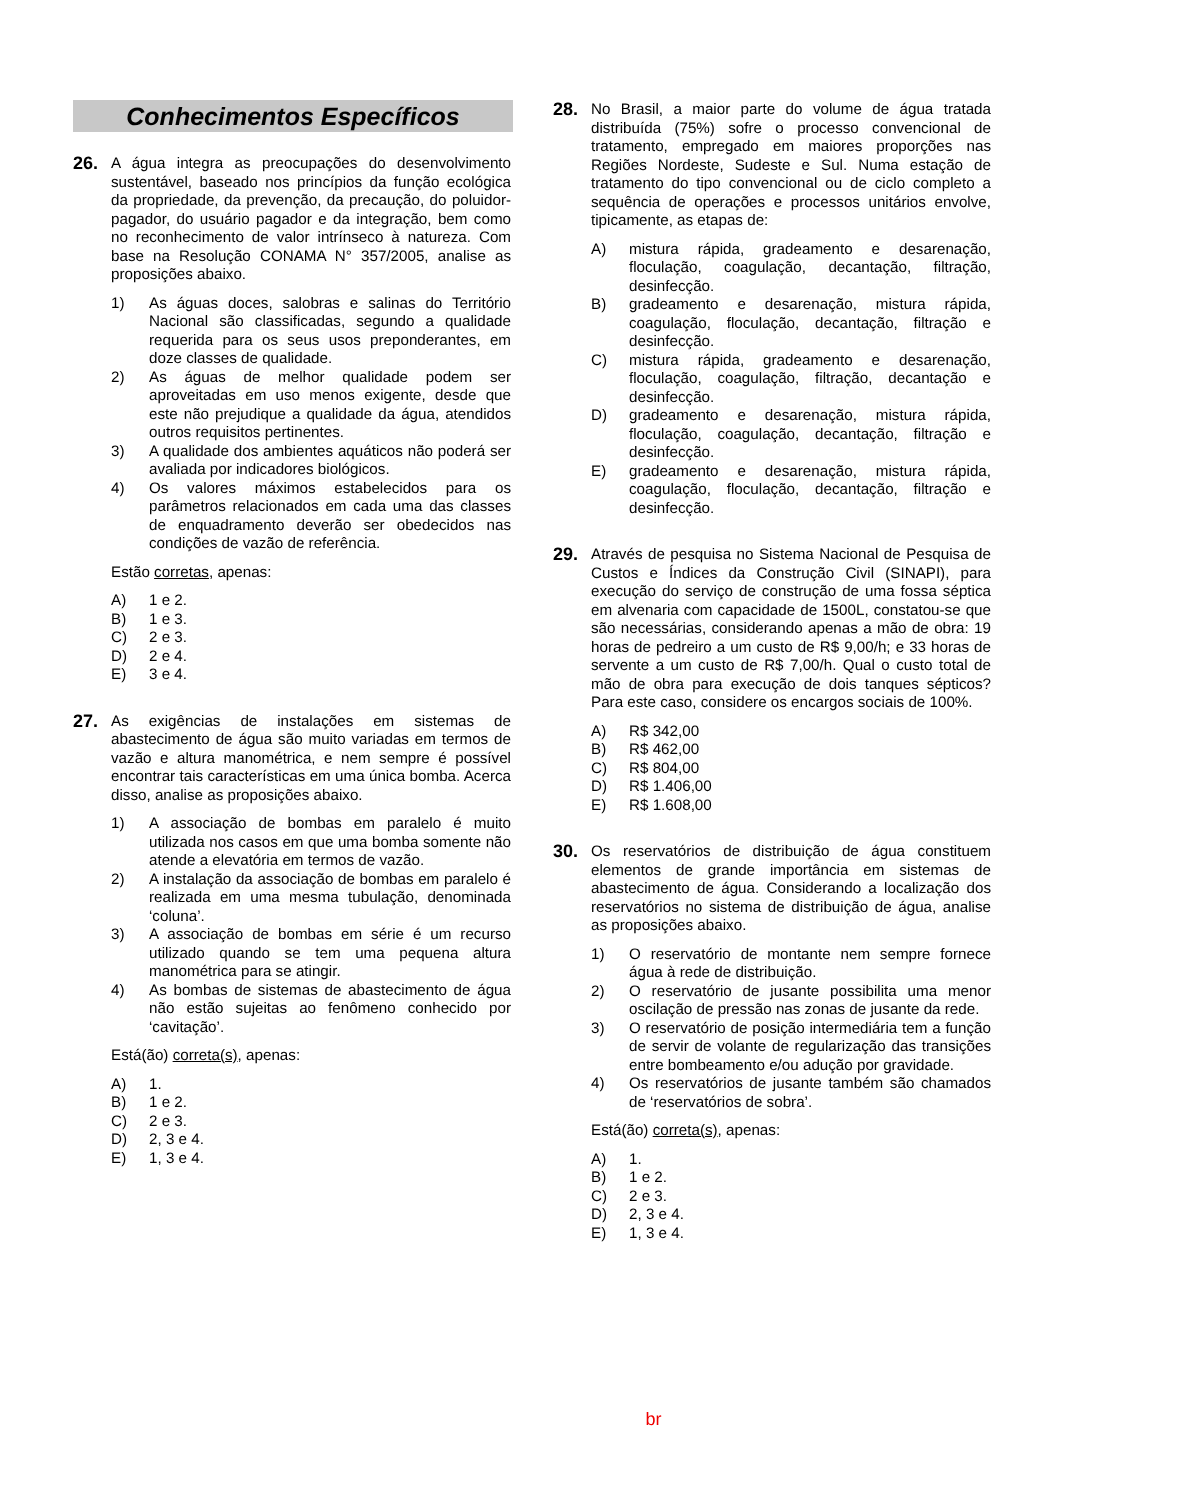Conhecimentos Específicos
26.
A água integra as preocupações do desenvolvimento sustentável, baseado nos princípios da função ecológica da propriedade, da prevenção, da precaução, do poluidor-pagador, do usuário pagador e da integração, bem como no reconhecimento de valor intrínseco à natureza. Com base na Resolução CONAMA N° 357/2005, analise as proposições abaixo.
1) As águas doces, salobras e salinas do Território Nacional são classificadas, segundo a qualidade requerida para os seus usos preponderantes, em doze classes de qualidade.
2) As águas de melhor qualidade podem ser aproveitadas em uso menos exigente, desde que este não prejudique a qualidade da água, atendidos outros requisitos pertinentes.
3) A qualidade dos ambientes aquáticos não poderá ser avaliada por indicadores biológicos.
4) Os valores máximos estabelecidos para os parâmetros relacionados em cada uma das classes de enquadramento deverão ser obedecidos nas condições de vazão de referência.
Estão corretas, apenas:
A) 1 e 2.
B) 1 e 3.
C) 2 e 3.
D) 2 e 4.
E) 3 e 4.
27.
As exigências de instalações em sistemas de abastecimento de água são muito variadas em termos de vazão e altura manométrica, e nem sempre é possível encontrar tais características em uma única bomba. Acerca disso, analise as proposições abaixo.
1) A associação de bombas em paralelo é muito utilizada nos casos em que uma bomba somente não atende a elevatória em termos de vazão.
2) A instalação da associação de bombas em paralelo é realizada em uma mesma tubulação, denominada ‘coluna’.
3) A associação de bombas em série é um recurso utilizado quando se tem uma pequena altura manométrica para se atingir.
4) As bombas de sistemas de abastecimento de água não estão sujeitas ao fenômeno conhecido por ‘cavitação’.
Está(ão) correta(s), apenas:
A) 1.
B) 1 e 2.
C) 2 e 3.
D) 2, 3 e 4.
E) 1, 3 e 4.
28.
No Brasil, a maior parte do volume de água tratada distribuída (75%) sofre o processo convencional de tratamento, empregado em maiores proporções nas Regiões Nordeste, Sudeste e Sul. Numa estação de tratamento do tipo convencional ou de ciclo completo a sequência de operações e processos unitários envolve, tipicamente, as etapas de:
A) mistura rápida, gradeamento e desarenação, floculação, coagulação, decantação, filtração, desinfecção.
B) gradeamento e desarenação, mistura rápida, coagulação, floculação, decantação, filtração e desinfecção.
C) mistura rápida, gradeamento e desarenação, floculação, coagulação, filtração, decantação e desinfecção.
D) gradeamento e desarenação, mistura rápida, floculação, coagulação, decantação, filtração e desinfecção.
E) gradeamento e desarenação, mistura rápida, coagulação, floculação, decantação, filtração e desinfecção.
29.
Através de pesquisa no Sistema Nacional de Pesquisa de Custos e Índices da Construção Civil (SINAPI), para execução do serviço de construção de uma fossa séptica em alvenaria com capacidade de 1500L, constatou-se que são necessárias, considerando apenas a mão de obra: 19 horas de pedreiro a um custo de R$ 9,00/h; e 33 horas de servente a um custo de R$ 7,00/h. Qual o custo total de mão de obra para execução de dois tanques sépticos? Para este caso, considere os encargos sociais de 100%.
A) R$ 342,00
B) R$ 462,00
C) R$ 804,00
D) R$ 1.406,00
E) R$ 1.608,00
30.
Os reservatórios de distribuição de água constituem elementos de grande importância em sistemas de abastecimento de água. Considerando a localização dos reservatórios no sistema de distribuição de água, analise as proposições abaixo.
1) O reservatório de montante nem sempre fornece água à rede de distribuição.
2) O reservatório de jusante possibilita uma menor oscilação de pressão nas zonas de jusante da rede.
3) O reservatório de posição intermediária tem a função de servir de volante de regularização das transições entre bombeamento e/ou adução por gravidade.
4) Os reservatórios de jusante também são chamados de ‘reservatórios de sobra’.
Está(ão) correta(s), apenas:
A) 1.
B) 1 e 2.
C) 2 e 3.
D) 2, 3 e 4.
E) 1, 3 e 4.
br